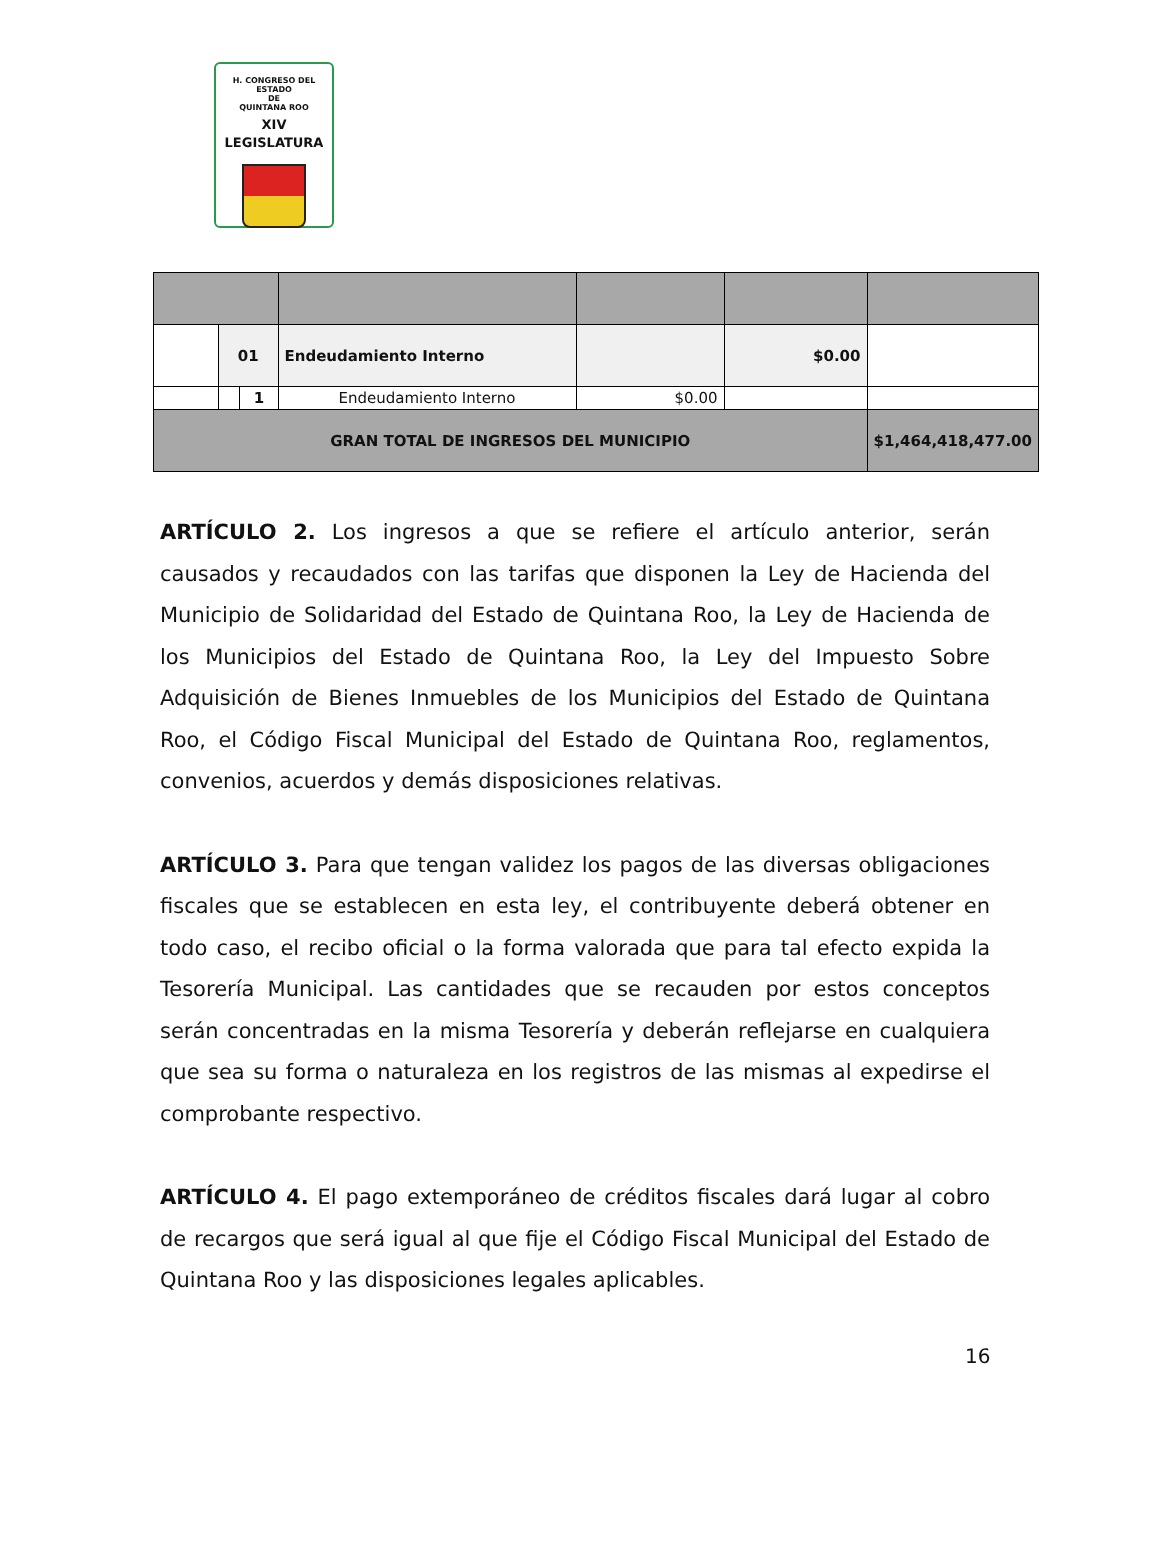H. CONGRESO DEL ESTADO
DE
QUINTANA ROO
XIV LEGISLATURA
| | 01 | | Endeudamiento Interno | | $0.00 | |
| | | 1 | Endeudamiento Interno | $0.00 | | |
| GRAN TOTAL DE INGRESOS DEL MUNICIPIO | | | | | | $1,464,418,477.00 |
ARTÍCULO 2. Los ingresos a que se refiere el artículo anterior, serán causados y recaudados con las tarifas que disponen la Ley de Hacienda del Municipio de Solidaridad del Estado de Quintana Roo, la Ley de Hacienda de los Municipios del Estado de Quintana Roo, la Ley del Impuesto Sobre Adquisición de Bienes Inmuebles de los Municipios del Estado de Quintana Roo, el Código Fiscal Municipal del Estado de Quintana Roo, reglamentos, convenios, acuerdos y demás disposiciones relativas.
ARTÍCULO 3. Para que tengan validez los pagos de las diversas obligaciones fiscales que se establecen en esta ley, el contribuyente deberá obtener en todo caso, el recibo oficial o la forma valorada que para tal efecto expida la Tesorería Municipal. Las cantidades que se recauden por estos conceptos serán concentradas en la misma Tesorería y deberán reflejarse en cualquiera que sea su forma o naturaleza en los registros de las mismas al expedirse el comprobante respectivo.
ARTÍCULO 4. El pago extemporáneo de créditos fiscales dará lugar al cobro de recargos que será igual al que fije el Código Fiscal Municipal del Estado de Quintana Roo y las disposiciones legales aplicables.
16